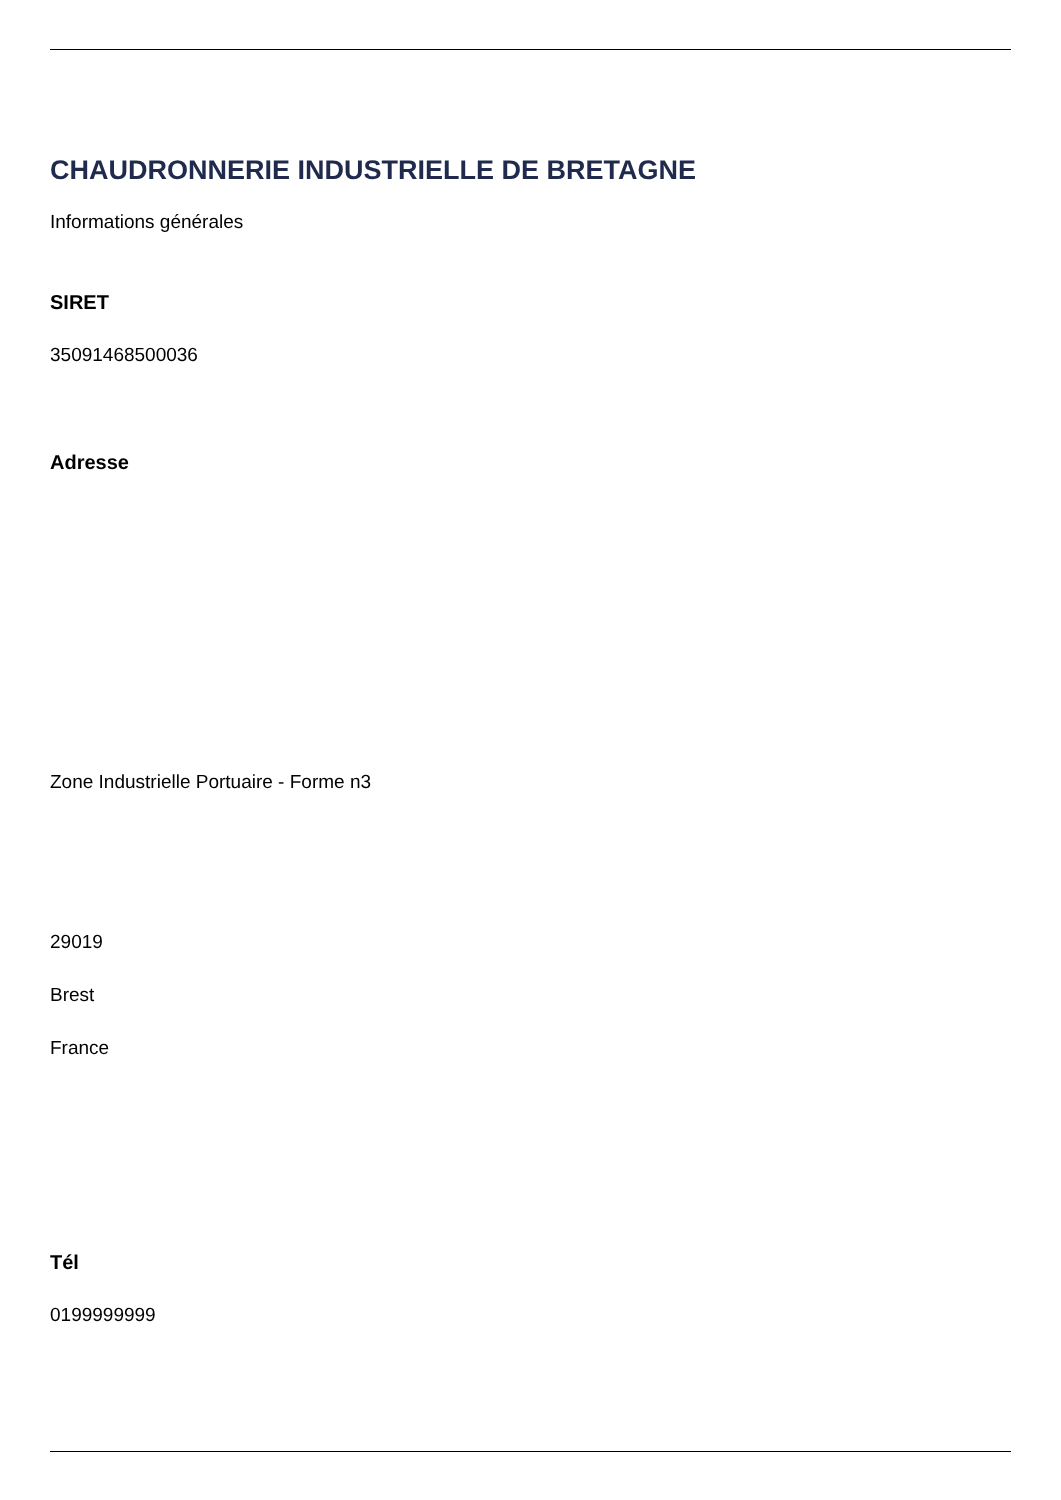CHAUDRONNERIE INDUSTRIELLE DE BRETAGNE
Informations générales
SIRET
35091468500036
Adresse
Zone Industrielle Portuaire - Forme n3
29019
Brest
France
Tél
0199999999